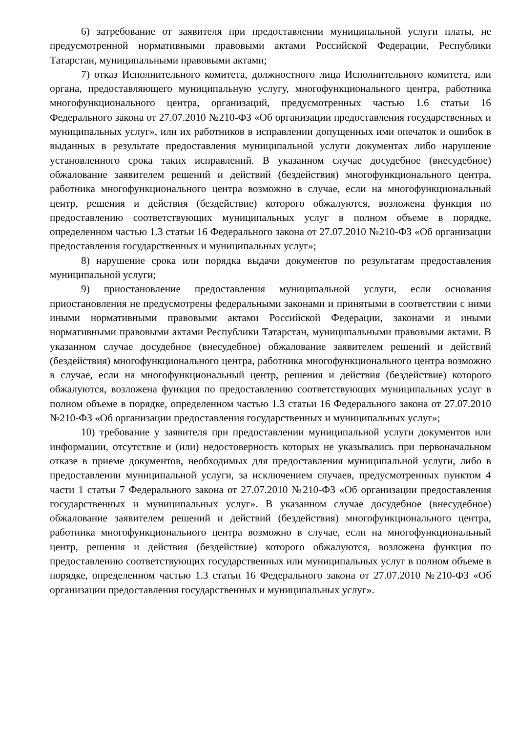6) затребование от заявителя при предоставлении муниципальной услуги платы, не предусмотренной нормативными правовыми актами Российской Федерации, Республики Татарстан, муниципальными правовыми актами;
7) отказ Исполнительного комитета, должностного лица Исполнительного комитета, или органа, предоставляющего муниципальную услугу, многофункционального центра, работника многофункционального центра, организаций, предусмотренных частью 1.6 статьи 16 Федерального закона от 27.07.2010 №210-ФЗ «Об организации предоставления государственных и муниципальных услуг», или их работников в исправлении допущенных ими опечаток и ошибок в выданных в результате предоставления муниципальной услуги документах либо нарушение установленного срока таких исправлений. В указанном случае досудебное (внесудебное) обжалование заявителем решений и действий (бездействия) многофункционального центра, работника многофункционального центра возможно в случае, если на многофункциональный центр, решения и действия (бездействие) которого обжалуются, возложена функция по предоставлению соответствующих муниципальных услуг в полном объеме в порядке, определенном частью 1.3 статьи 16 Федерального закона от 27.07.2010 №210-ФЗ «Об организации предоставления государственных и муниципальных услуг»;
8) нарушение срока или порядка выдачи документов по результатам предоставления муниципальной услуги;
9) приостановление предоставления муниципальной услуги, если основания приостановления не предусмотрены федеральными законами и принятыми в соответствии с ними иными нормативными правовыми актами Российской Федерации, законами и иными нормативными правовыми актами Республики Татарстан, муниципальными правовыми актами. В указанном случае досудебное (внесудебное) обжалование заявителем решений и действий (бездействия) многофункционального центра, работника многофункционального центра возможно в случае, если на многофункциональный центр, решения и действия (бездействие) которого обжалуются, возложена функция по предоставлению соответствующих муниципальных услуг в полном объеме в порядке, определенном частью 1.3 статьи 16 Федерального закона от 27.07.2010 №210-ФЗ «Об организации предоставления государственных и муниципальных услуг»;
10) требование у заявителя при предоставлении муниципальной услуги документов или информации, отсутствие и (или) недостоверность которых не указывались при первоначальном отказе в приеме документов, необходимых для предоставления муниципальной услуги, либо в предоставлении муниципальной услуги, за исключением случаев, предусмотренных пунктом 4 части 1 статьи 7 Федерального закона от 27.07.2010 №210-ФЗ «Об организации предоставления государственных и муниципальных услуг». В указанном случае досудебное (внесудебное) обжалование заявителем решений и действий (бездействия) многофункционального центра, работника многофункционального центра возможно в случае, если на многофункциональный центр, решения и действия (бездействие) которого обжалуются, возложена функция по предоставлению соответствующих государственных или муниципальных услуг в полном объеме в порядке, определенном частью 1.3 статьи 16 Федерального закона от 27.07.2010 №210-ФЗ «Об организации предоставления государственных и муниципальных услуг».